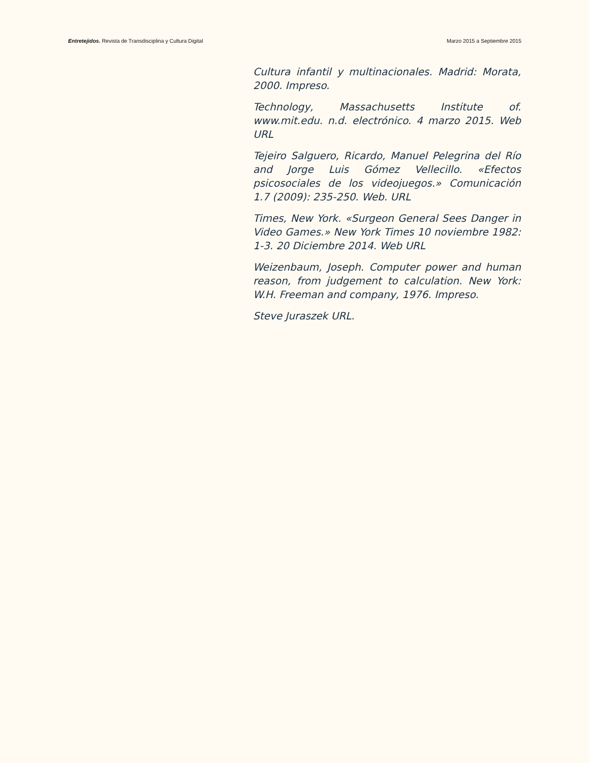Entretejidos. Revista de Transdisciplina y Cultura Digital Marzo 2015 a Septiembre 2015
Cultura infantil y multinacionales. Madrid: Morata, 2000. Impreso.
Technology, Massachusetts Institute of. www.mit.edu. n.d. electrónico. 4 marzo 2015. Web URL
Tejeiro Salguero, Ricardo, Manuel Pelegrina del Río and Jorge Luis Gómez Vellecillo. «Efectos psicosociales de los videojuegos.» Comunicación 1.7 (2009): 235-250. Web. URL
Times, New York. «Surgeon General Sees Danger in Video Games.» New York Times 10 noviembre 1982: 1-3. 20 Diciembre 2014. Web URL
Weizenbaum, Joseph. Computer power and human reason, from judgement to calculation. New York: W.H. Freeman and company, 1976. Impreso.
Steve Juraszek URL.